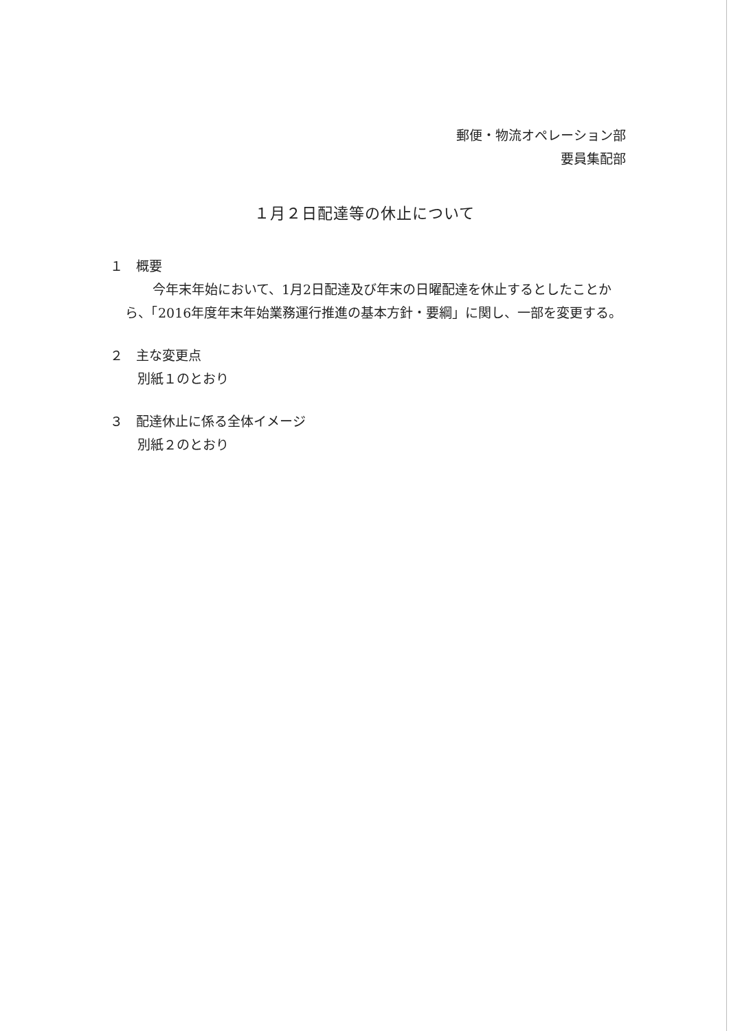郵便・物流オペレーション部
要員集配部
１月２日配達等の休止について
１　概要
今年末年始において、1月2日配達及び年末の日曜配達を休止するとしたことから、「2016年度年末年始業務運行推進の基本方針・要綱」に関し、一部を変更する。
２　主な変更点
別紙１のとおり
３　配達休止に係る全体イメージ
別紙２のとおり